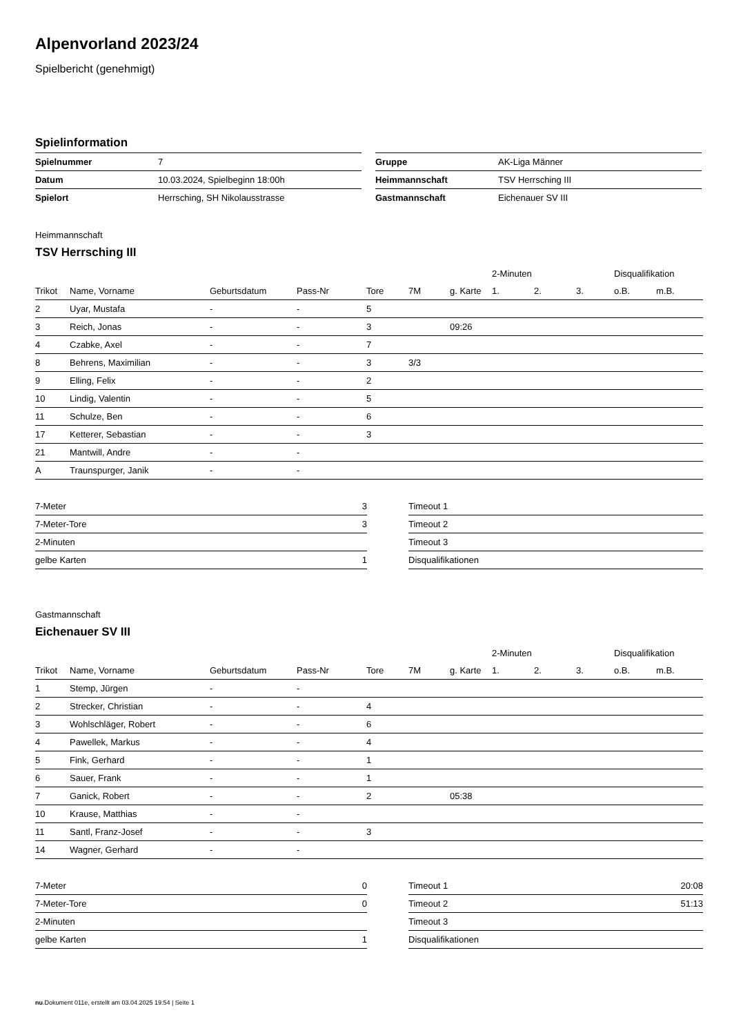Alpenvorland 2023/24
Spielbericht (genehmigt)
Spielinformation
| Spielnummer | 7 |
| Datum | 10.03.2024, Spielbeginn 18:00h |
| Spielort | Herrsching, SH Nikolausstrasse |
| Gruppe | AK-Liga Männer |
| Heimmannschaft | TSV Herrsching III |
| Gastmannschaft | Eichenauer SV III |
Heimmannschaft
TSV Herrsching III
| | | | | | | | 2-Minuten | | | Disqualifikation | |
| --- | --- | --- | --- | --- | --- | --- | --- | --- | --- | --- | --- |
| Trikot | Name, Vorname | Geburtsdatum | Pass-Nr | Tore | 7M | g. Karte | 1. | 2. | 3. | o.B. | m.B. |
| 2 | Uyar, Mustafa | - | - | 5 | | | | | | | |
| 3 | Reich, Jonas | - | - | 3 | | 09:26 | | | | | |
| 4 | Czabke, Axel | - | - | 7 | | | | | | | |
| 8 | Behrens, Maximilian | - | - | 3 | 3/3 | | | | | | |
| 9 | Elling, Felix | - | - | 2 | | | | | | | |
| 10 | Lindig, Valentin | - | - | 5 | | | | | | | |
| 11 | Schulze, Ben | - | - | 6 | | | | | | | |
| 17 | Ketterer, Sebastian | - | - | 3 | | | | | | | |
| 21 | Mantwill, Andre | - | - | | | | | | | | |
| A | Traunspurger, Janik | - | - | | | | | | | | |
| 7-Meter | 3 |
| 7-Meter-Tore | 3 |
| 2-Minuten | |
| gelbe Karten | 1 |
| Timeout 1 | |
| Timeout 2 | |
| Timeout 3 | |
| Disqualifikationen | |
Gastmannschaft
Eichenauer SV III
| | | | | | | | 2-Minuten | | | Disqualifikation | |
| --- | --- | --- | --- | --- | --- | --- | --- | --- | --- | --- | --- |
| Trikot | Name, Vorname | Geburtsdatum | Pass-Nr | Tore | 7M | g. Karte | 1. | 2. | 3. | o.B. | m.B. |
| 1 | Stemp, Jürgen | - | - | | | | | | | | |
| 2 | Strecker, Christian | - | - | 4 | | | | | | | |
| 3 | Wohlschläger, Robert | - | - | 6 | | | | | | | |
| 4 | Pawellek, Markus | - | - | 4 | | | | | | | |
| 5 | Fink, Gerhard | - | - | 1 | | | | | | | |
| 6 | Sauer, Frank | - | - | 1 | | | | | | | |
| 7 | Ganick, Robert | - | - | 2 | | 05:38 | | | | | |
| 10 | Krause, Matthias | - | - | | | | | | | | |
| 11 | Santl, Franz-Josef | - | - | 3 | | | | | | | |
| 14 | Wagner, Gerhard | - | - | | | | | | | | |
| 7-Meter | 0 |
| 7-Meter-Tore | 0 |
| 2-Minuten | |
| gelbe Karten | 1 |
| Timeout 1 | 20:08 |
| Timeout 2 | 51:13 |
| Timeout 3 | |
| Disqualifikationen | |
nu.Dokument 011e, erstellt am 03.04.2025 19:54 | Seite 1